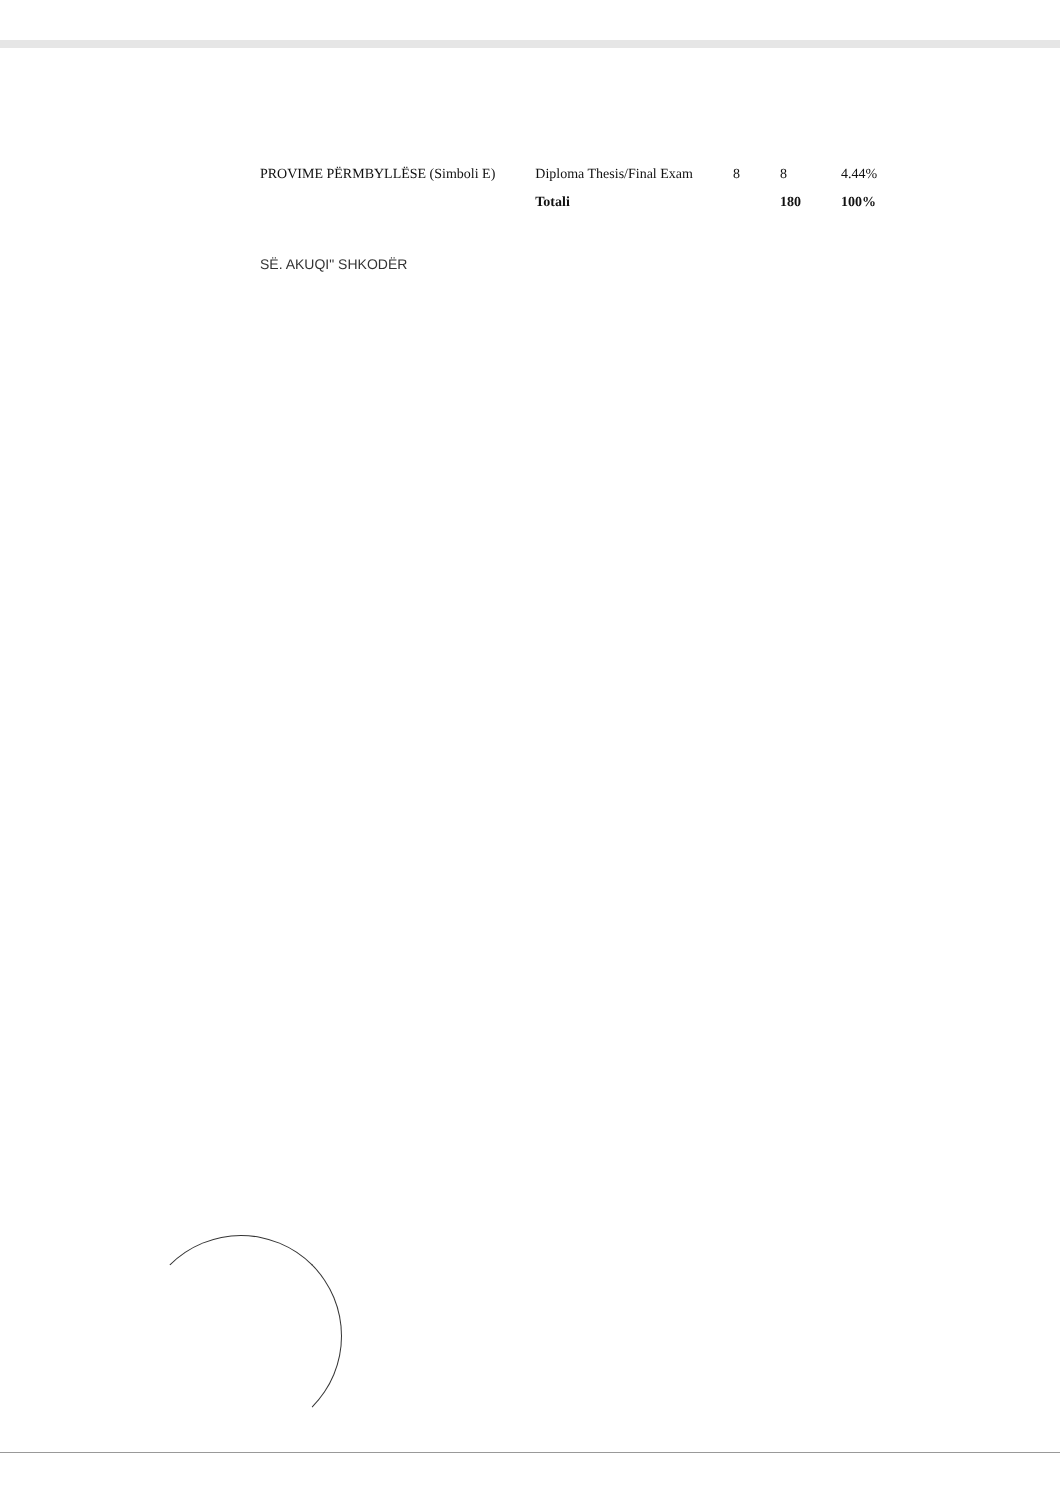| PROVIME PËRMBYLLËSE (Simboli E) | Diploma Thesis/Final Exam | 8 | 8 | 4.44% |
| | Totali | | 180 | 100% |
SË. AKUQI" SHKODËR